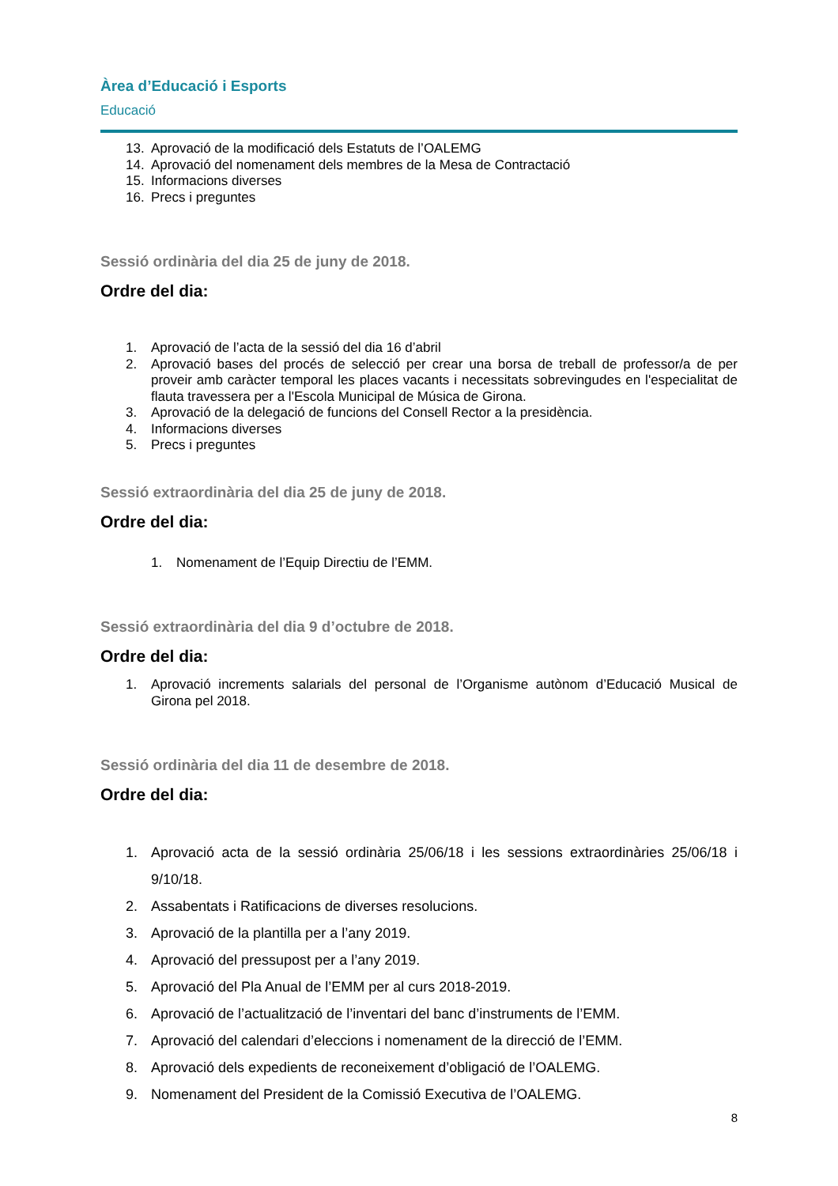Àrea d’Educació i Esports
Educació
13. Aprovació de la modificació dels Estatuts de l’OALEMG
14. Aprovació del nomenament dels membres de la Mesa de Contractació
15. Informacions diverses
16. Precs i preguntes
Sessió ordinària del dia 25 de juny de 2018.
Ordre del dia:
1. Aprovació de l’acta de la sessió del dia 16 d’abril
2. Aprovació bases del procés de selecció per crear una borsa de treball de professor/a de per proveir amb caràcter temporal les places vacants i necessitats sobrevingudes en l'especialitat de flauta travessera per a l'Escola Municipal de Música de Girona.
3. Aprovació de la delegació de funcions del Consell Rector a la presidència.
4. Informacions diverses
5. Precs i preguntes
Sessió extraordinària del dia 25 de juny de 2018.
Ordre del dia:
1. Nomenament de l’Equip Directiu de l’EMM.
Sessió extraordinària del dia 9 d’octubre de 2018.
Ordre del dia:
1. Aprovació increments salarials del personal de l’Organisme autònom d’Educació Musical de Girona pel 2018.
Sessió ordinària del dia 11 de desembre de 2018.
Ordre del dia:
1. Aprovació acta de la sessió ordinària 25/06/18 i les sessions extraordinàries 25/06/18 i 9/10/18.
2. Assabentats i Ratificacions de diverses resolucions.
3. Aprovació de la plantilla per a l’any 2019.
4. Aprovació del pressupost per a l’any 2019.
5. Aprovació del Pla Anual de l’EMM per al curs 2018-2019.
6. Aprovació de l’actualització de l’inventari del banc d’instruments de l’EMM.
7. Aprovació del calendari d’eleccions i nomenament de la direcció de l’EMM.
8. Aprovació dels expedients de reconeixement d’obligació de l’OALEMG.
9. Nomenament del President de la Comissió Executiva de l’OALEMG.
8